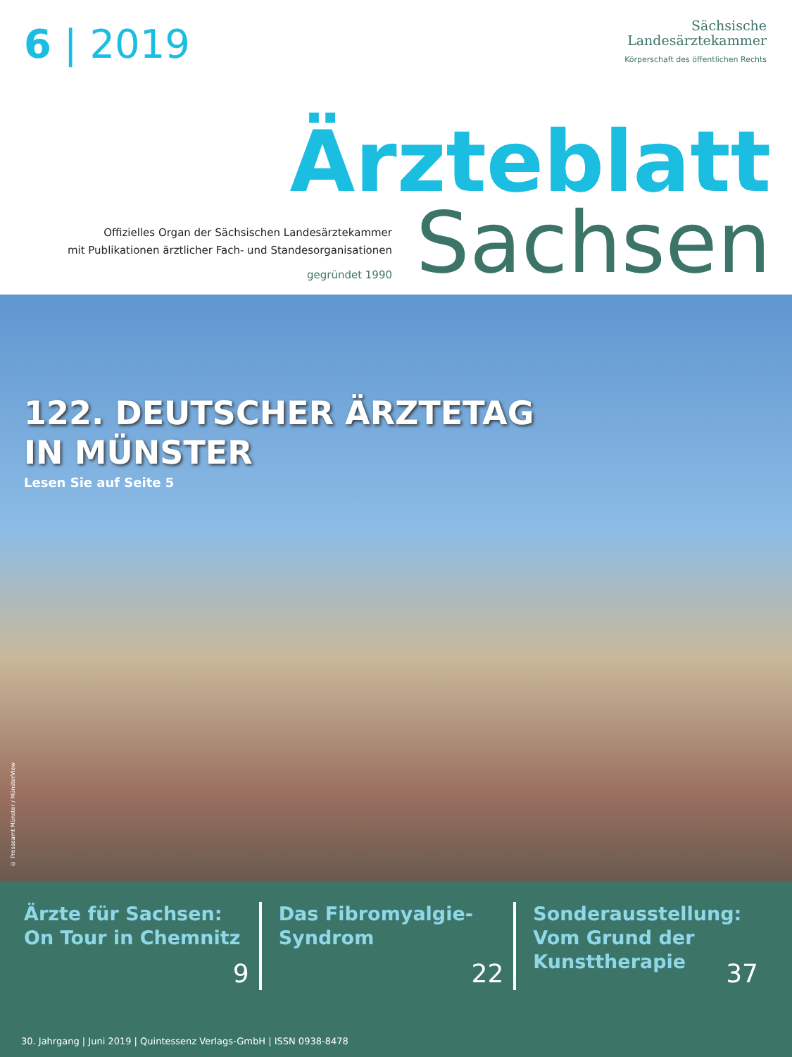6 | 2019
Sächsische
Landesärztekammer
Körperschaft des öffentlichen Rechts
Ärzteblatt
Sachsen
Offizielles Organ der Sächsischen Landesärztekammer
mit Publikationen ärztlicher Fach- und Standesorganisationen
gegründet 1990
122. DEUTSCHER ÄRZTETAG
IN MÜNSTER
Lesen Sie auf Seite 5
© Presseamt Münster / MünsterView
Ärzte für Sachsen:
On Tour in Chemnitz
9
Das Fibromyalgie-
Syndrom
22
Sonderausstellung:
Vom Grund der
Kunsttherapie
37
30. Jahrgang | Juni 2019 | Quintessenz Verlags-GmbH | ISSN 0938-8478